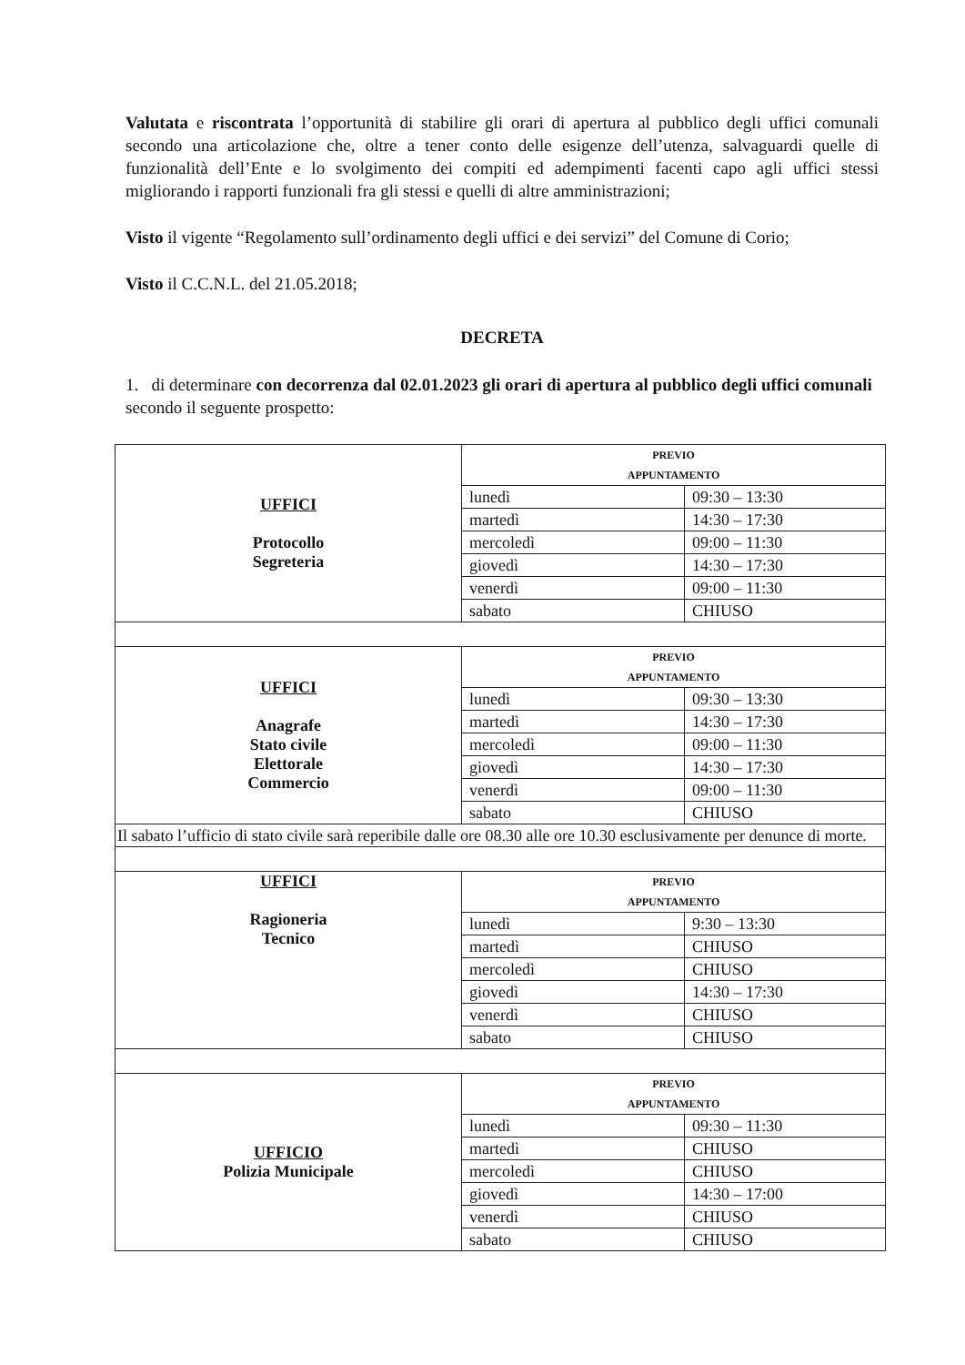Valutata e riscontrata l’opportunità di stabilire gli orari di apertura al pubblico degli uffici comunali secondo una articolazione che, oltre a tener conto delle esigenze dell’utenza, salvaguardi quelle di funzionalità dell’Ente e lo svolgimento dei compiti ed adempimenti facenti capo agli uffici stessi migliorando i rapporti funzionali fra gli stessi e quelli di altre amministrazioni;
Visto il vigente “Regolamento sull’ordinamento degli uffici e dei servizi” del Comune di Corio;
Visto il C.C.N.L. del 21.05.2018;
DECRETA
1. di determinare con decorrenza dal 02.01.2023 gli orari di apertura al pubblico degli uffici comunali secondo il seguente prospetto:
| UFFICI Protocollo Segreteria | PREVIO APPUNTAMENTO | |
| | lunedì | 09:30 – 13:30 |
| | martedì | 14:30 – 17:30 |
| | mercoledì | 09:00 – 11:30 |
| | giovedì | 14:30 – 17:30 |
| | venerdì | 09:00 – 11:30 |
| | sabato | CHIUSO |
| UFFICI Anagrafe Stato civile Elettorale Commercio | PREVIO APPUNTAMENTO | |
| | lunedì | 09:30 – 13:30 |
| | martedì | 14:30 – 17:30 |
| | mercoledì | 09:00 – 11:30 |
| | giovedì | 14:30 – 17:30 |
| | venerdì | 09:00 – 11:30 |
| | sabato | CHIUSO |
| Il sabato l’ufficio di stato civile sarà reperibile dalle ore 08.30 alle ore 10.30 esclusivamente per denunce di morte. | | |
| UFFICI Ragioneria Tecnico | PREVIO APPUNTAMENTO | |
| | lunedì | 9:30 – 13:30 |
| | martedì | CHIUSO |
| | mercoledì | CHIUSO |
| | giovedì | 14:30 – 17:30 |
| | venerdì | CHIUSO |
| | sabato | CHIUSO |
| UFFICIO Polizia Municipale | PREVIO APPUNTAMENTO | |
| | lunedì | 09:30 – 11:30 |
| | martedì | CHIUSO |
| | mercoledì | CHIUSO |
| | giovedì | 14:30 – 17:00 |
| | venerdì | CHIUSO |
| | sabato | CHIUSO |